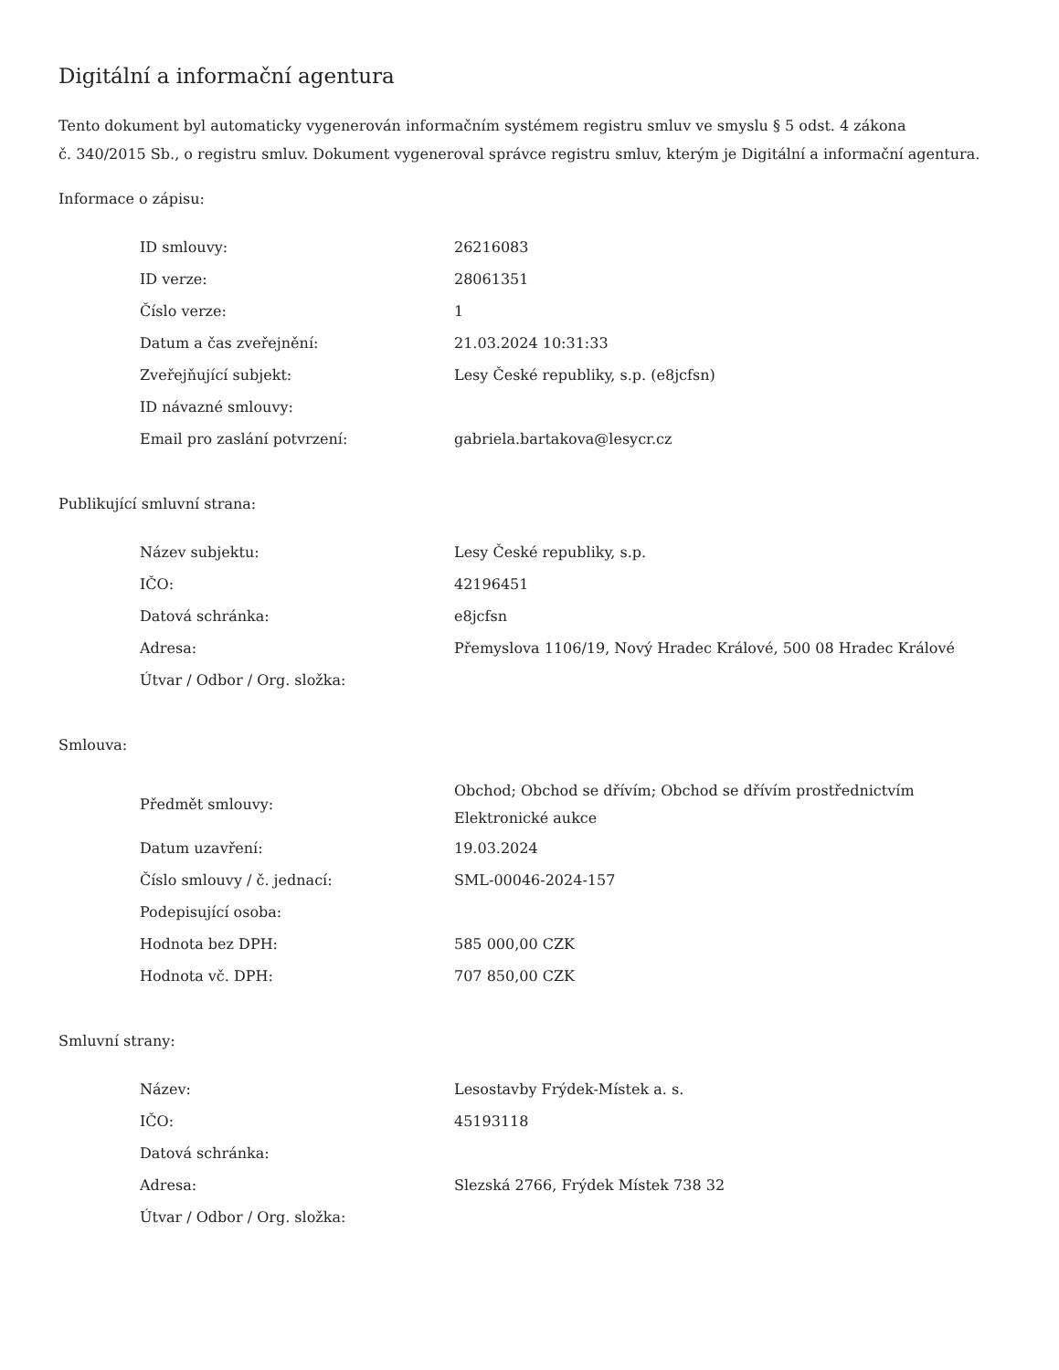Digitální a informační agentura
Tento dokument byl automaticky vygenerován informačním systémem registru smluv ve smyslu § 5 odst. 4 zákona
č. 340/2015 Sb., o registru smluv. Dokument vygeneroval správce registru smluv, kterým je Digitální a informační agentura.
Informace o zápisu:
| ID smlouvy: | 26216083 |
| ID verze: | 28061351 |
| Číslo verze: | 1 |
| Datum a čas zveřejnění: | 21.03.2024 10:31:33 |
| Zveřejňující subjekt: | Lesy České republiky, s.p. (e8jcfsn) |
| ID návazné smlouvy: | |
| Email pro zaslání potvrzení: | gabriela.bartakova@lesycr.cz |
Publikující smluvní strana:
| Název subjektu: | Lesy České republiky, s.p. |
| IČO: | 42196451 |
| Datová schránka: | e8jcfsn |
| Adresa: | Přemyslova 1106/19, Nový Hradec Králové, 500 08 Hradec Králové |
| Útvar / Odbor / Org. složka: | |
Smlouva:
| Předmět smlouvy: | Obchod; Obchod se dřívím; Obchod se dřívím prostřednictvím Elektronické aukce |
| Datum uzavření: | 19.03.2024 |
| Číslo smlouvy / č. jednací: | SML-00046-2024-157 |
| Podepisující osoba: | |
| Hodnota bez DPH: | 585 000,00 CZK |
| Hodnota vč. DPH: | 707 850,00 CZK |
Smluvní strany:
| Název: | Lesostavby Frýdek-Místek a. s. |
| IČO: | 45193118 |
| Datová schránka: | |
| Adresa: | Slezská 2766, Frýdek Místek 738 32 |
| Útvar / Odbor / Org. složka: | |